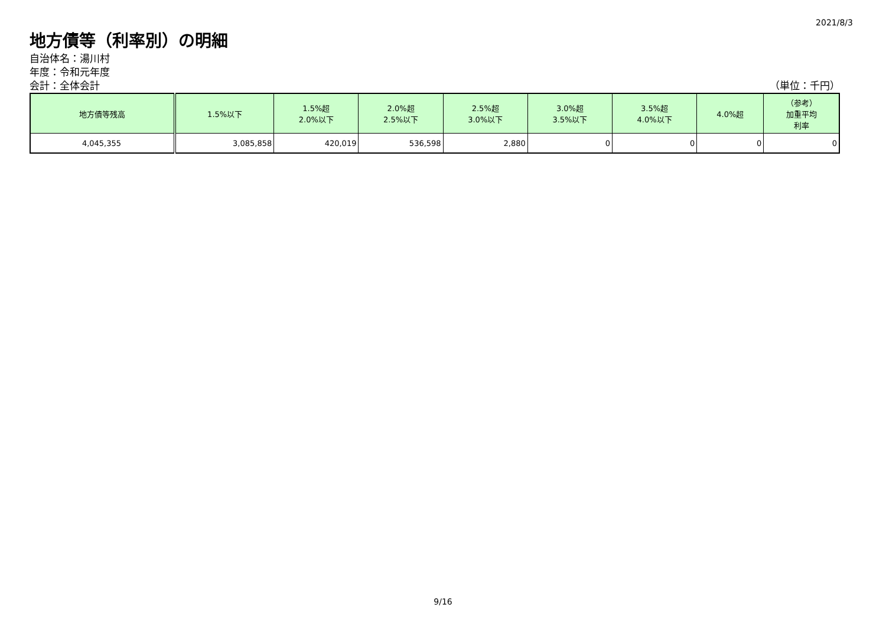2021/8/3
地方債等（利率別）の明細
自治体名：湯川村
年度：令和元年度
会計：全体会計 （単位：千円）
| 地方債等残高 | 1.5%以下 | 1.5%超 2.0%以下 | 2.0%超 2.5%以下 | 2.5%超 3.0%以下 | 3.0%超 3.5%以下 | 3.5%超 4.0%以下 | 4.0%超 | （参考） 加重平均 利率 |
| --- | --- | --- | --- | --- | --- | --- | --- | --- |
| 4,045,355 | 3,085,858 | 420,019 | 536,598 | 2,880 | 0 | 0 | 0 | 0 |
9/16